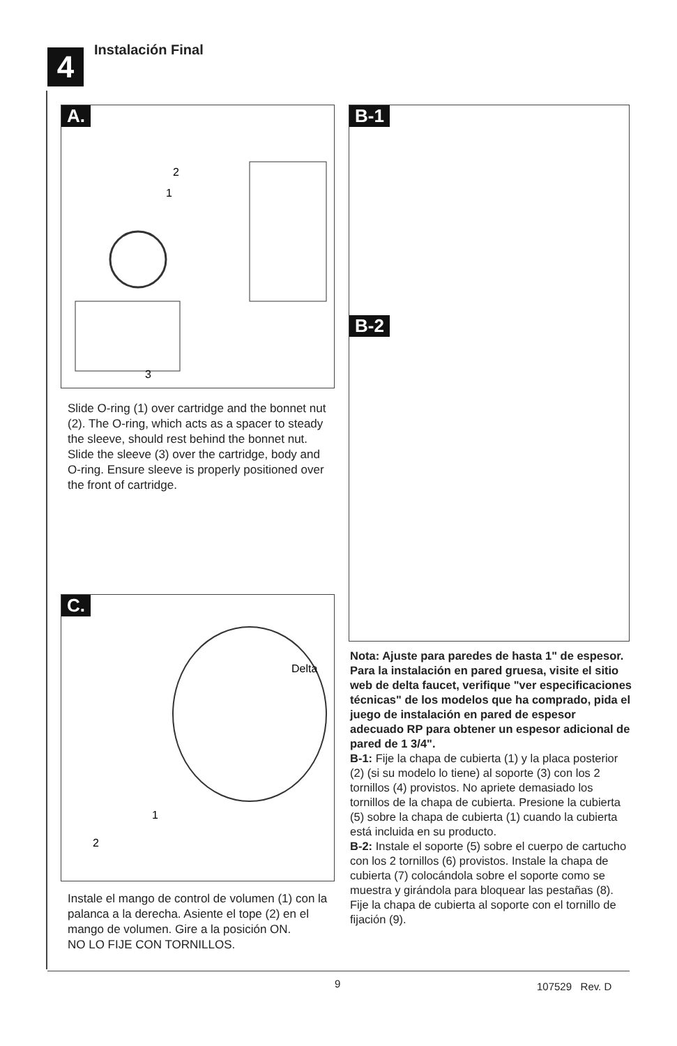4 Instalación Final
A.
2
1
3
B-1 B-2
Slide O-ring (1) over cartridge and the bonnet nut (2). The O-ring, which acts as a spacer to steady the sleeve, should rest behind the bonnet nut. Slide the sleeve (3) over the cartridge, body and O-ring. Ensure sleeve is properly positioned over the front of cartridge.
C.
Delta
1
2
Instale el mango de control de volumen (1) con la palanca a la derecha. Asiente el tope (2) en el mango de volumen. Gire a la posición ON.
NO LO FIJE CON TORNILLOS.
Nota: Ajuste para paredes de hasta 1" de espesor. Para la instalación en pared gruesa, visite el sitio web de delta faucet, verifique "ver especificaciones técnicas" de los modelos que ha comprado, pida el juego de instalación en pared de espesor adecuado RP para obtener un espesor adicional de pared de 1 3/4".
B-1: Fije la chapa de cubierta (1) y la placa posterior (2) (si su modelo lo tiene) al soporte (3) con los 2 tornillos (4) provistos. No apriete demasiado los tornillos de la chapa de cubierta. Presione la cubierta (5) sobre la chapa de cubierta (1) cuando la cubierta está incluida en su producto.
B-2: Instale el soporte (5) sobre el cuerpo de cartucho con los 2 tornillos (6) provistos. Instale la chapa de cubierta (7) colocándola sobre el soporte como se muestra y girándola para bloquear las pestañas (8). Fije la chapa de cubierta al soporte con el tornillo de fijación (9).
9 107529 Rev. D